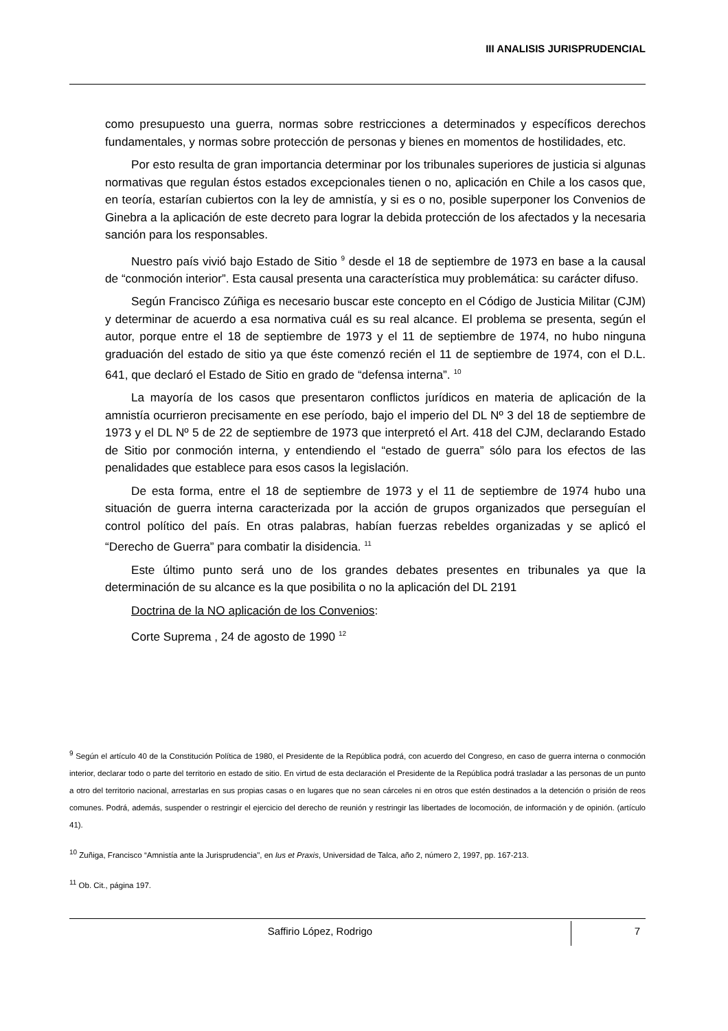III ANALISIS JURISPRUDENCIAL
como presupuesto una guerra, normas sobre restricciones a determinados y específicos derechos fundamentales, y normas sobre protección de personas y bienes en momentos de hostilidades, etc.
Por esto resulta de gran importancia determinar por los tribunales superiores de justicia si algunas normativas que regulan éstos estados excepcionales tienen o no, aplicación en Chile a los casos que, en teoría, estarían cubiertos con la ley de amnistía, y si es o no, posible superponer los Convenios de Ginebra a la aplicación de este decreto para lograr la debida protección de los afectados y la necesaria sanción para los responsables.
Nuestro país vivió bajo Estado de Sitio <sup>9</sup> desde el 18 de septiembre de 1973 en base a la causal de “conmoción interior”. Esta causal presenta una característica muy problemática: su carácter difuso.
Según Francisco Zúñiga es necesario buscar este concepto en el Código de Justicia Militar (CJM) y determinar de acuerdo a esa normativa cuál es su real alcance. El problema se presenta, según el autor, porque entre el 18 de septiembre de 1973 y el 11 de septiembre de 1974, no hubo ninguna graduación del estado de sitio ya que éste comenzó recién el 11 de septiembre de 1974, con el D.L. 641, que declaró el Estado de Sitio en grado de “defensa interna”. <sup>10</sup>
La mayoría de los casos que presentaron conflictos jurídicos en materia de aplicación de la amnistía ocurrieron precisamente en ese período, bajo el imperio del DL Nº 3 del 18 de septiembre de 1973 y el DL Nº 5 de 22 de septiembre de 1973 que interpretó el Art. 418 del CJM, declarando Estado de Sitio por conmoción interna, y entendiendo el “estado de guerra” sólo para los efectos de las penalidades que establece para esos casos la legislación.
De esta forma, entre el 18 de septiembre de 1973 y el 11 de septiembre de 1974 hubo una situación de guerra interna caracterizada por la acción de grupos organizados que perseguían el control político del país. En otras palabras, habían fuerzas rebeldes organizadas y se aplicó el “Derecho de Guerra” para combatir la disidencia. <sup>11</sup>
Este último punto será uno de los grandes debates presentes en tribunales ya que la determinación de su alcance es la que posibilita o no la aplicación del DL 2191
Doctrina de la NO aplicación de los Convenios:
Corte Suprema , 24 de agosto de 1990 <sup>12</sup>
<sup>9</sup> Según el artículo 40 de la Constitución Política de 1980, el Presidente de la República podrá, con acuerdo del Congreso, en caso de guerra interna o conmoción interior, declarar todo o parte del territorio en estado de sitio. En virtud de esta declaración el Presidente de la República podrá trasladar a las personas de un punto a otro del territorio nacional, arrestarlas en sus propias casas o en lugares que no sean cárceles ni en otros que estén destinados a la detención o prisión de reos comunes. Podrá, además, suspender o restringir el ejercicio del derecho de reunión y restringir las libertades de locomoción, de información y de opinión. (artículo 41).
<sup>10</sup> Zuñiga, Francisco “Amnistía ante la Jurisprudencia", en Ius et Praxis, Universidad de Talca, año 2, número 2, 1997, pp. 167-213.
<sup>11</sup> Ob. Cit., página 197.
Saffirio López, Rodrigo
7